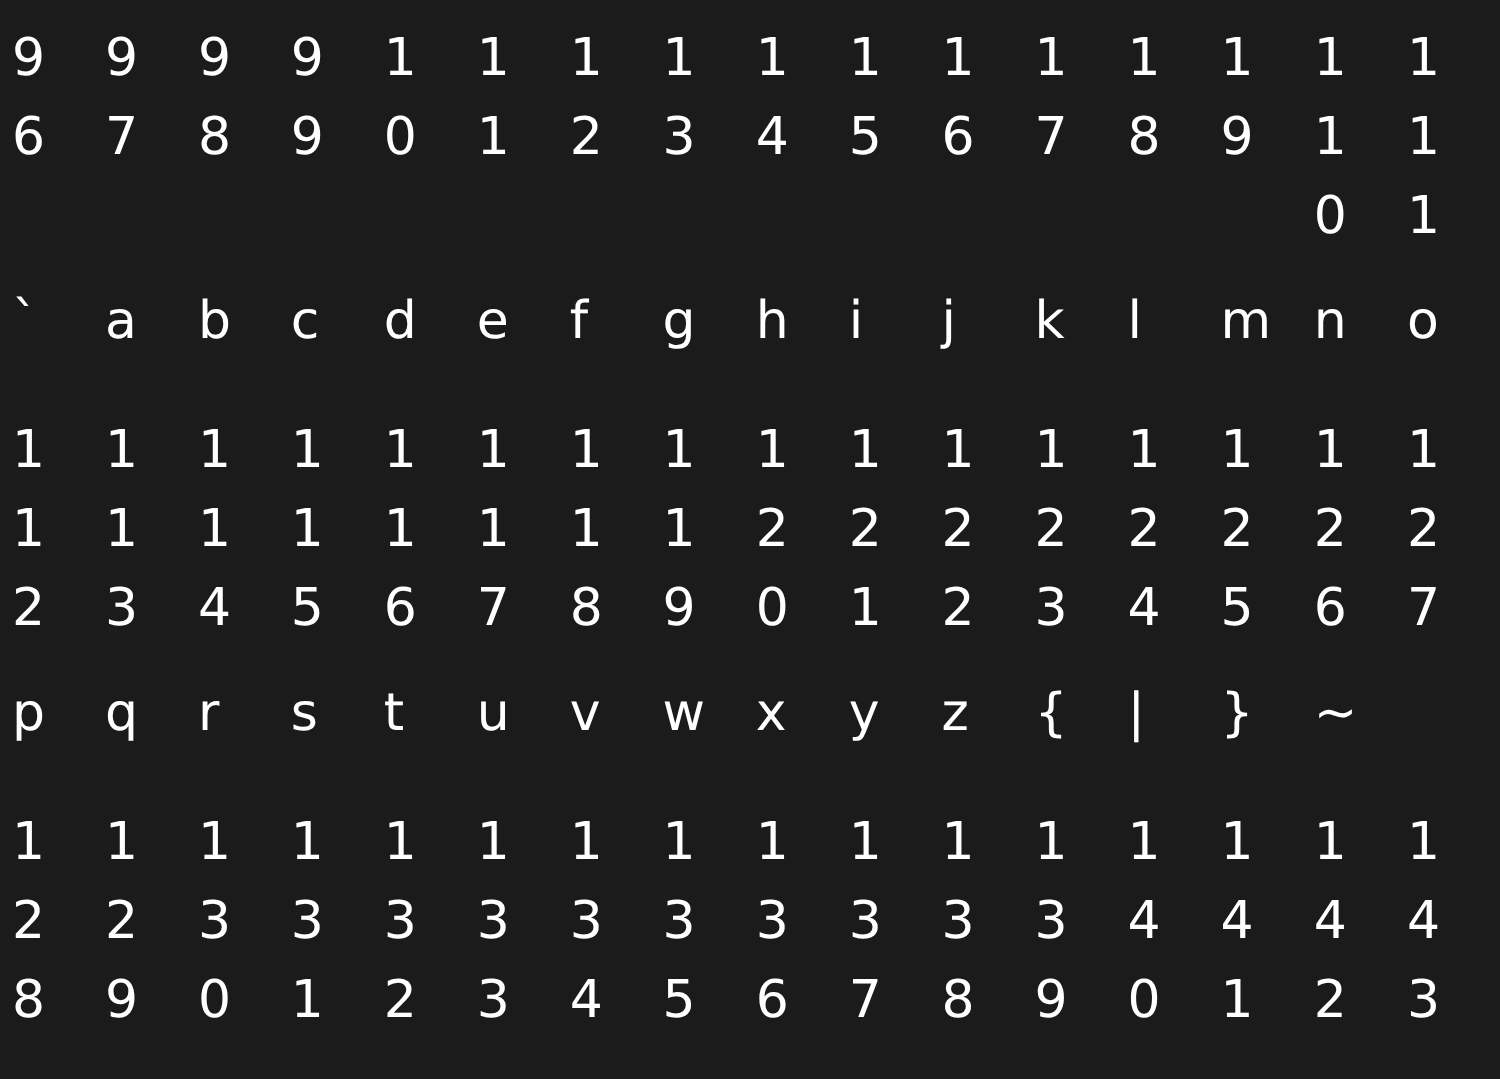| 9 6 | 9 7 | 9 8 | 9 9 | 1 0 | 1 1 | 1 2 | 1 3 | 1 4 | 1 5 | 1 6 | 1 7 | 1 8 | 1 9 | 1 1 0 | 1 1 1 |
| ` | a | b | c | d | e | f | g | h | i | j | k | l | m | n | o |
| 1 1 2 | 1 1 3 | 1 1 4 | 1 1 5 | 1 1 6 | 1 1 7 | 1 1 8 | 1 1 9 | 1 2 0 | 1 2 1 | 1 2 2 | 1 2 3 | 1 2 4 | 1 2 5 | 1 2 6 | 1 2 7 |
| p | q | r | s | t | u | v | w | x | y | z | { | / | } | ~ | |
| 1 2 8 | 1 2 9 | 1 3 0 | 1 3 1 | 1 3 2 | 1 3 3 | 1 3 4 | 1 3 5 | 1 3 6 | 1 3 7 | 1 3 8 | 1 3 9 | 1 4 0 | 1 4 1 | 1 4 2 | 1 4 3 |